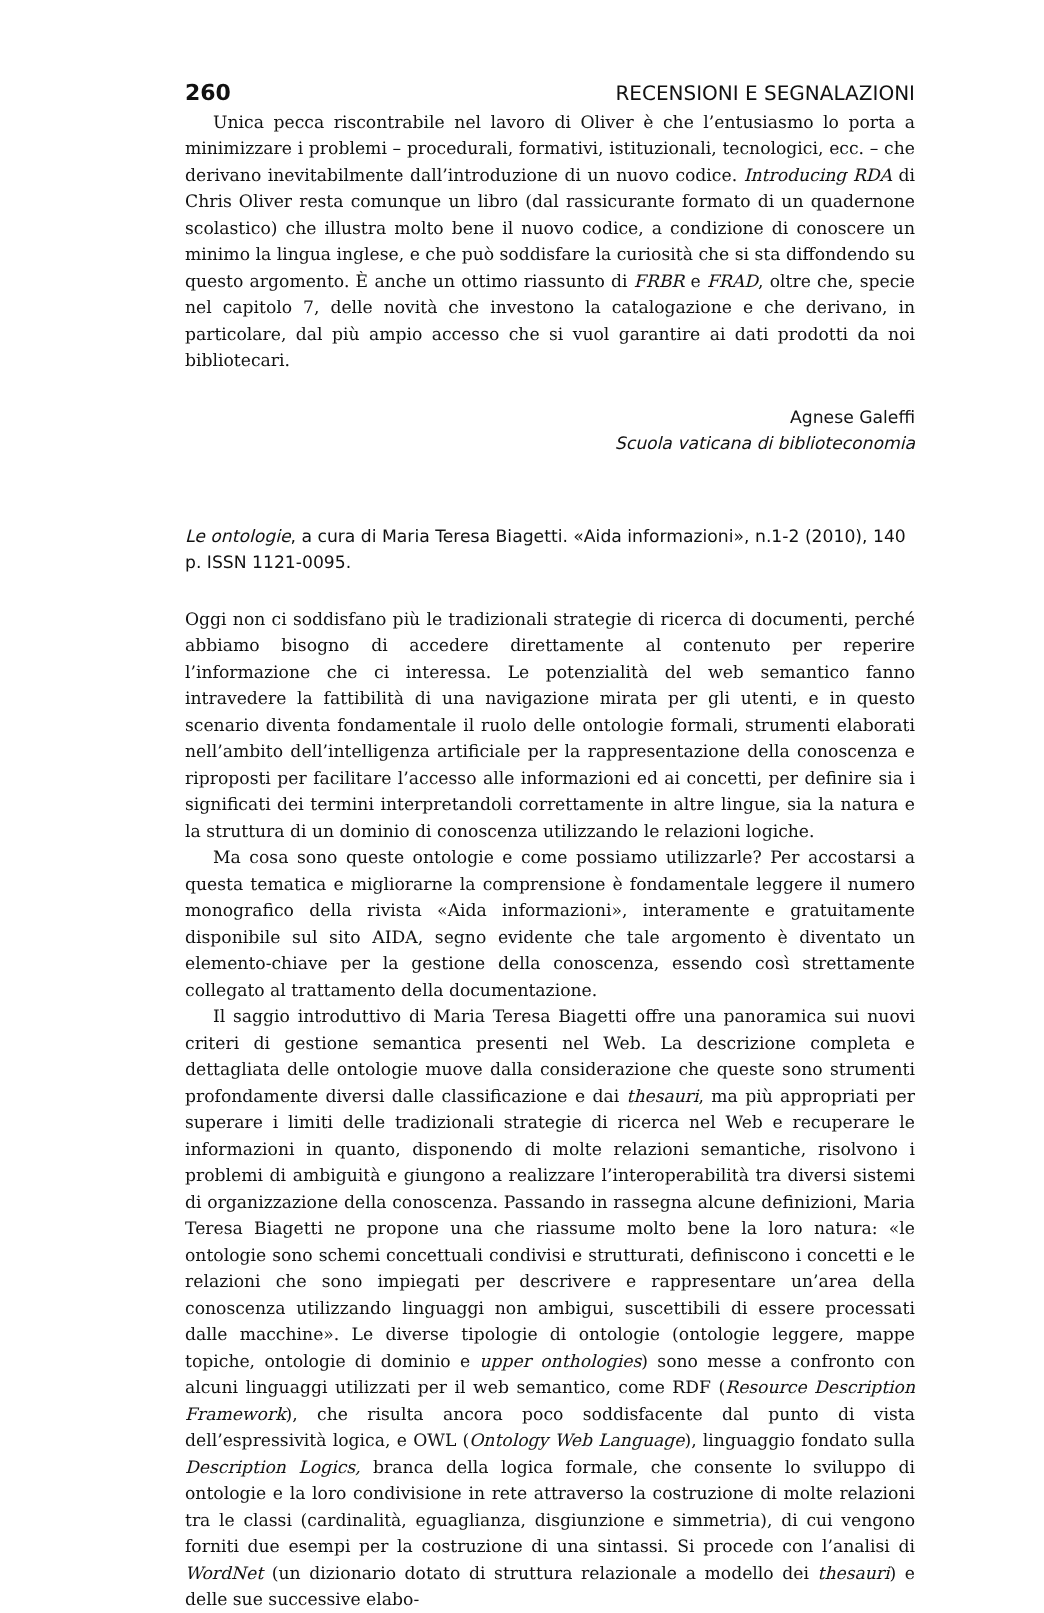260 RECENSIONI E SEGNALAZIONI
Unica pecca riscontrabile nel lavoro di Oliver è che l’entusiasmo lo porta a minimizzare i problemi – procedurali, formativi, istituzionali, tecnologici, ecc. – che derivano inevitabilmente dall’introduzione di un nuovo codice. Introducing RDA di Chris Oliver resta comunque un libro (dal rassicurante formato di un quadernone scolastico) che illustra molto bene il nuovo codice, a condizione di conoscere un minimo la lingua inglese, e che può soddisfare la curiosità che si sta diffondendo su questo argomento. È anche un ottimo riassunto di FRBR e FRAD, oltre che, specie nel capitolo 7, delle novità che investono la catalogazione e che derivano, in particolare, dal più ampio accesso che si vuol garantire ai dati prodotti da noi bibliotecari.
Agnese Galeffi
Scuola vaticana di biblioteconomia
Le ontologie, a cura di Maria Teresa Biagetti. «Aida informazioni», n.1-2 (2010), 140 p. ISSN 1121-0095.
Oggi non ci soddisfano più le tradizionali strategie di ricerca di documenti, perché abbiamo bisogno di accedere direttamente al contenuto per reperire l’informazione che ci interessa. Le potenzialità del web semantico fanno intravedere la fattibilità di una navigazione mirata per gli utenti, e in questo scenario diventa fondamentale il ruolo delle ontologie formali, strumenti elaborati nell’ambito dell’intelligenza artificiale per la rappresentazione della conoscenza e riproposti per facilitare l’accesso alle informazioni ed ai concetti, per definire sia i significati dei termini interpretandoli correttamente in altre lingue, sia la natura e la struttura di un dominio di conoscenza utilizzando le relazioni logiche.
Ma cosa sono queste ontologie e come possiamo utilizzarle? Per accostarsi a questa tematica e migliorarne la comprensione è fondamentale leggere il numero monografico della rivista «Aida informazioni», interamente e gratuitamente disponibile sul sito AIDA, segno evidente che tale argomento è diventato un elemento-chiave per la gestione della conoscenza, essendo così strettamente collegato al trattamento della documentazione.
Il saggio introduttivo di Maria Teresa Biagetti offre una panoramica sui nuovi criteri di gestione semantica presenti nel Web. La descrizione completa e dettagliata delle ontologie muove dalla considerazione che queste sono strumenti profondamente diversi dalle classificazione e dai thesauri, ma più appropriati per superare i limiti delle tradizionali strategie di ricerca nel Web e recuperare le informazioni in quanto, disponendo di molte relazioni semantiche, risolvono i problemi di ambiguità e giungono a realizzare l’interoperabilità tra diversi sistemi di organizzazione della conoscenza. Passando in rassegna alcune definizioni, Maria Teresa Biagetti ne propone una che riassume molto bene la loro natura: «le ontologie sono schemi concettuali condivisi e strutturati, definiscono i concetti e le relazioni che sono impiegati per descrivere e rappresentare un’area della conoscenza utilizzando linguaggi non ambigui, suscettibili di essere processati dalle macchine». Le diverse tipologie di ontologie (ontologie leggere, mappe topiche, ontologie di dominio e upper onthologies) sono messe a confronto con alcuni linguaggi utilizzati per il web semantico, come RDF (Resource Description Framework), che risulta ancora poco soddisfacente dal punto di vista dell’espressività logica, e OWL (Ontology Web Language), linguaggio fondato sulla Description Logics, branca della logica formale, che consente lo sviluppo di ontologie e la loro condivisione in rete attraverso la costruzione di molte relazioni tra le classi (cardinalità, eguaglianza, disgiunzione e simmetria), di cui vengono forniti due esempi per la costruzione di una sintassi. Si procede con l’analisi di WordNet (un dizionario dotato di struttura relazionale a modello dei thesauri) e delle sue successive elabo-